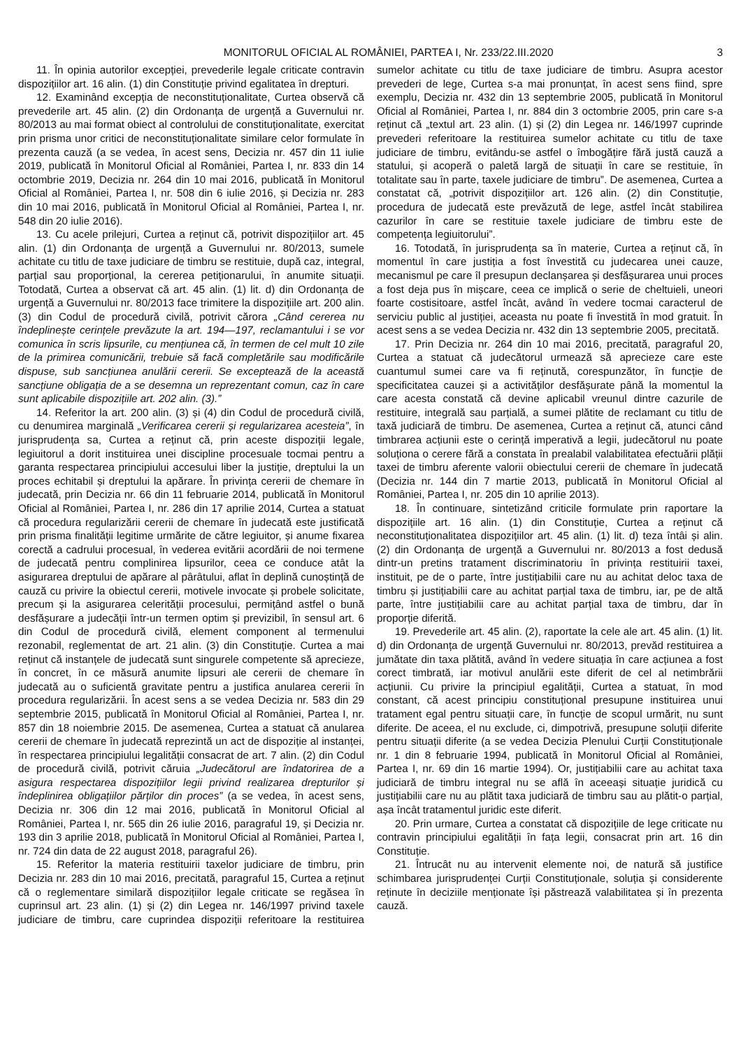MONITORUL OFICIAL AL ROMÂNIEI, PARTEA I, Nr. 233/22.III.2020 3
11. În opinia autorilor excepției, prevederile legale criticate contravin dispozițiilor art. 16 alin. (1) din Constituție privind egalitatea în drepturi.
12. Examinând excepția de neconstituționalitate, Curtea observă că prevederile art. 45 alin. (2) din Ordonanța de urgență a Guvernului nr. 80/2013 au mai format obiect al controlului de constituționalitate, exercitat prin prisma unor critici de neconstituționalitate similare celor formulate în prezenta cauză (a se vedea, în acest sens, Decizia nr. 457 din 11 iulie 2019, publicată în Monitorul Oficial al României, Partea I, nr. 833 din 14 octombrie 2019, Decizia nr. 264 din 10 mai 2016, publicată în Monitorul Oficial al României, Partea I, nr. 508 din 6 iulie 2016, și Decizia nr. 283 din 10 mai 2016, publicată în Monitorul Oficial al României, Partea I, nr. 548 din 20 iulie 2016).
13. Cu acele prilejuri, Curtea a reținut că, potrivit dispozițiilor art. 45 alin. (1) din Ordonanța de urgență a Guvernului nr. 80/2013, sumele achitate cu titlu de taxe judiciare de timbru se restituie, după caz, integral, parțial sau proporțional, la cererea petiționarului, în anumite situații. Totodată, Curtea a observat că art. 45 alin. (1) lit. d) din Ordonanța de urgență a Guvernului nr. 80/2013 face trimitere la dispozițiile art. 200 alin. (3) din Codul de procedură civilă, potrivit cărora „Când cererea nu îndeplinește cerințele prevăzute la art. 194—197, reclamantului i se vor comunica în scris lipsurile, cu mențiunea că, în termen de cel mult 10 zile de la primirea comunicării, trebuie să facă completările sau modificările dispuse, sub sancțiunea anulării cererii. Se exceptează de la această sancțiune obligația de a se desemna un reprezentant comun, caz în care sunt aplicabile dispozițiile art. 202 alin. (3).”
14. Referitor la art. 200 alin. (3) și (4) din Codul de procedură civilă, cu denumirea marginală „Verificarea cererii și regularizarea acesteia”, în jurisprudența sa, Curtea a reținut că, prin aceste dispoziții legale, legiuitorul a dorit instituirea unei discipline procesuale tocmai pentru a garanta respectarea principiului accesului liber la justiție, dreptului la un proces echitabil și dreptului la apărare. În privința cererii de chemare în judecată, prin Decizia nr. 66 din 11 februarie 2014, publicată în Monitorul Oficial al României, Partea I, nr. 286 din 17 aprilie 2014, Curtea a statuat că procedura regularizării cererii de chemare în judecată este justificată prin prisma finalității legitime urmărite de către legiuitor, și anume fixarea corectă a cadrului procesual, în vederea evitării acordării de noi termene de judecată pentru complinirea lipsurilor, ceea ce conduce atât la asigurarea dreptului de apărare al pârâtului, aflat în deplină cunoștință de cauză cu privire la obiectul cererii, motivele invocate și probele solicitate, precum și la asigurarea celerității procesului, permițând astfel o bună desfășurare a judecății într-un termen optim și previzibil, în sensul art. 6 din Codul de procedură civilă, element component al termenului rezonabil, reglementat de art. 21 alin. (3) din Constituție. Curtea a mai reținut că instanțele de judecată sunt singurele competente să aprecieze, în concret, în ce măsură anumite lipsuri ale cererii de chemare în judecată au o suficientă gravitate pentru a justifica anularea cererii în procedura regularizării. În acest sens a se vedea Decizia nr. 583 din 29 septembrie 2015, publicată în Monitorul Oficial al României, Partea I, nr. 857 din 18 noiembrie 2015. De asemenea, Curtea a statuat că anularea cererii de chemare în judecată reprezintă un act de dispoziție al instanței, în respectarea principiului legalității consacrat de art. 7 alin. (2) din Codul de procedură civilă, potrivit căruia „Judecătorul are îndatorirea de a asigura respectarea dispozițiilor legii privind realizarea drepturilor și îndeplinirea obligațiilor părților din proces” (a se vedea, în acest sens, Decizia nr. 306 din 12 mai 2016, publicată în Monitorul Oficial al României, Partea I, nr. 565 din 26 iulie 2016, paragraful 19, și Decizia nr. 193 din 3 aprilie 2018, publicată în Monitorul Oficial al României, Partea I, nr. 724 din data de 22 august 2018, paragraful 26).
15. Referitor la materia restituirii taxelor judiciare de timbru, prin Decizia nr. 283 din 10 mai 2016, precitată, paragraful 15, Curtea a reținut că o reglementare similară dispozițiilor legale criticate se regăsea în cuprinsul art. 23 alin. (1) și (2) din Legea nr. 146/1997 privind taxele judiciare de timbru, care cuprindea dispoziții referitoare la restituirea sumelor achitate cu titlu de taxe judiciare de timbru. Asupra acestor prevederi de lege, Curtea s-a mai pronunțat, în acest sens fiind, spre exemplu, Decizia nr. 432 din 13 septembrie 2005, publicată în Monitorul Oficial al României, Partea I, nr. 884 din 3 octombrie 2005, prin care s-a reținut că „textul art. 23 alin. (1) și (2) din Legea nr. 146/1997 cuprinde prevederi referitoare la restituirea sumelor achitate cu titlu de taxe judiciare de timbru, evitându-se astfel o îmbogățire fără justă cauză a statului, și acoperă o paletă largă de situații în care se restituie, în totalitate sau în parte, taxele judiciare de timbru”. De asemenea, Curtea a constatat că, „potrivit dispozițiilor art. 126 alin. (2) din Constituție, procedura de judecată este prevăzută de lege, astfel încât stabilirea cazurilor în care se restituie taxele judiciare de timbru este de competența legiuitorului”.
16. Totodată, în jurisprudența sa în materie, Curtea a reținut că, în momentul în care justiția a fost învestită cu judecarea unei cauze, mecanismul pe care îl presupun declanșarea și desfășurarea unui proces a fost deja pus în mișcare, ceea ce implică o serie de cheltuieli, uneori foarte costisitoare, astfel încât, având în vedere tocmai caracterul de serviciu public al justiției, aceasta nu poate fi învestită în mod gratuit. În acest sens a se vedea Decizia nr. 432 din 13 septembrie 2005, precitată.
17. Prin Decizia nr. 264 din 10 mai 2016, precitată, paragraful 20, Curtea a statuat că judecătorul urmează să aprecieze care este cuantumul sumei care va fi reținută, corespunzător, în funcție de specificitatea cauzei și a activităților desfășurate până la momentul la care acesta constată că devine aplicabil vreunul dintre cazurile de restituire, integrală sau parțială, a sumei plătite de reclamant cu titlu de taxă judiciară de timbru. De asemenea, Curtea a reținut că, atunci când timbrarea acțiunii este o cerință imperativă a legii, judecătorul nu poate soluționa o cerere fără a constata în prealabil valabilitatea efectuării plății taxei de timbru aferente valorii obiectului cererii de chemare în judecată (Decizia nr. 144 din 7 martie 2013, publicată în Monitorul Oficial al României, Partea I, nr. 205 din 10 aprilie 2013).
18. În continuare, sintetizând criticile formulate prin raportare la dispozițiile art. 16 alin. (1) din Constituție, Curtea a reținut că neconstituționalitatea dispozițiilor art. 45 alin. (1) lit. d) teza întâi și alin. (2) din Ordonanța de urgență a Guvernului nr. 80/2013 a fost dedusă dintr-un pretins tratament discriminatoriu în privința restituirii taxei, instituit, pe de o parte, între justițiabilii care nu au achitat deloc taxa de timbru și justițiabilii care au achitat parțial taxa de timbru, iar, pe de altă parte, între justițiabilii care au achitat parțial taxa de timbru, dar în proporție diferită.
19. Prevederile art. 45 alin. (2), raportate la cele ale art. 45 alin. (1) lit. d) din Ordonanța de urgență Guvernului nr. 80/2013, prevăd restituirea a jumătate din taxa plătită, având în vedere situația în care acțiunea a fost corect timbrată, iar motivul anulării este diferit de cel al netimbrării acțiunii. Cu privire la principiul egalității, Curtea a statuat, în mod constant, că acest principiu constituțional presupune instituirea unui tratament egal pentru situații care, în funcție de scopul urmărit, nu sunt diferite. De aceea, el nu exclude, ci, dimpotrivă, presupune soluții diferite pentru situații diferite (a se vedea Decizia Plenului Curții Constituționale nr. 1 din 8 februarie 1994, publicată în Monitorul Oficial al României, Partea I, nr. 69 din 16 martie 1994). Or, justițiabilii care au achitat taxa judiciară de timbru integral nu se află în aceeași situație juridică cu justițiabilii care nu au plătit taxa judiciară de timbru sau au plătit-o parțial, așa încât tratamentul juridic este diferit.
20. Prin urmare, Curtea a constatat că dispozițiile de lege criticate nu contravin principiului egalității în fața legii, consacrat prin art. 16 din Constituție.
21. Întrucât nu au intervenit elemente noi, de natură să justifice schimbarea jurisprudenței Curții Constituționale, soluția și considerente reținute în deciziile menționate își păstrează valabilitatea și în prezenta cauză.